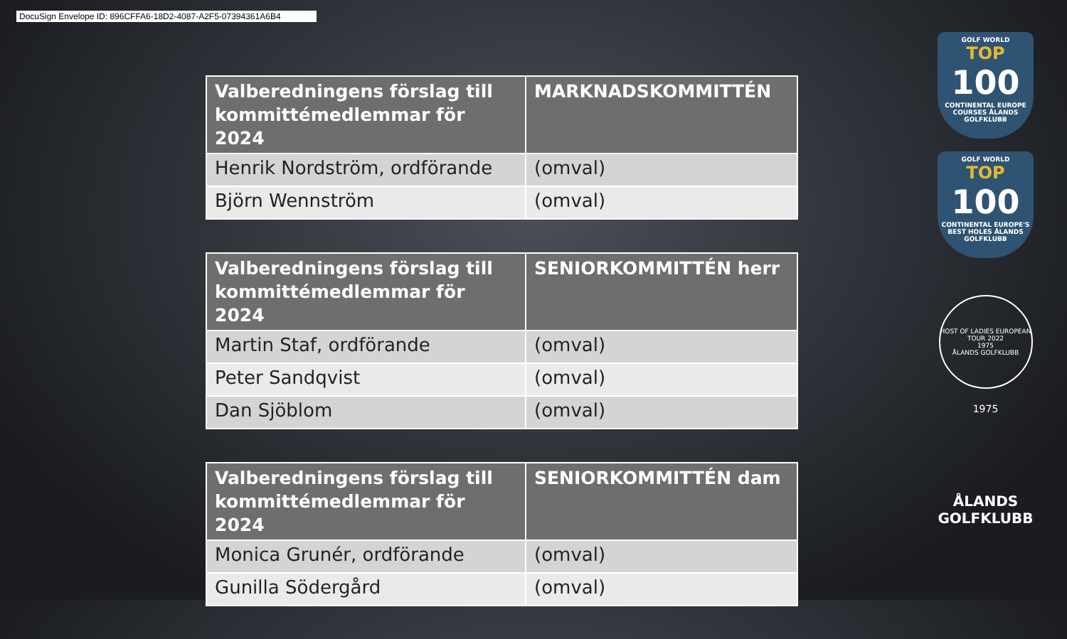DocuSign Envelope ID: 896CFFA6-18D2-4087-A2F5-07394361A6B4
| Valberedningens förslag till kommittémedlemmar för 2024 | MARKNADSKOMMITTÉN |
| --- | --- |
| Henrik Nordström, ordförande | (omval) |
| Björn Wennström | (omval) |
| Valberedningens förslag till kommittémedlemmar för 2024 | SENIORKOMMITTÉN herr |
| --- | --- |
| Martin Staf, ordförande | (omval) |
| Peter Sandqvist | (omval) |
| Dan Sjöblom | (omval) |
| Valberedningens förslag till kommittémedlemmar för 2024 | SENIORKOMMITTÉN dam |
| --- | --- |
| Monica Grunér, ordförande | (omval) |
| Gunilla Södergård | (omval) |
GOLF WORLD
TOP
100
CONTINENTAL EUROPE COURSES ÅLANDS GOLFKLUBB
GOLF WORLD
TOP
100
CONTINENTAL EUROPE'S BEST HOLES ÅLANDS GOLFKLUBB
HOST OF LADIES EUROPEAN TOUR 2022
1975
ÅLANDS GOLFKLUBB
1975
ÅLANDS
GOLFKLUBB